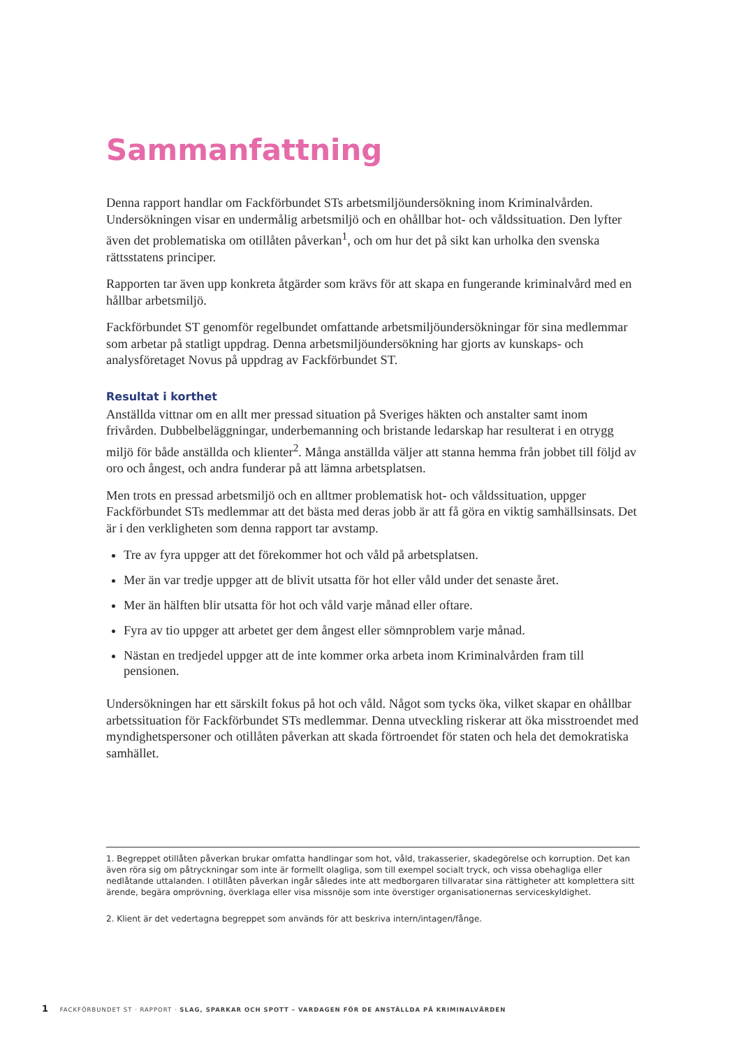Sammanfattning
Denna rapport handlar om Fackförbundet STs arbetsmiljöundersökning inom Kriminalvården. Undersökningen visar en undermålig arbetsmiljö och en ohållbar hot- och våldssituation. Den lyfter även det problematiska om otillåten påverkan<sup>1</sup>, och om hur det på sikt kan urholka den svenska rättsstatens principer.
Rapporten tar även upp konkreta åtgärder som krävs för att skapa en fungerande kriminalvård med en hållbar arbetsmiljö.
Fackförbundet ST genomför regelbundet omfattande arbetsmiljöundersökningar för sina medlemmar som arbetar på statligt uppdrag. Denna arbetsmiljöundersökning har gjorts av kunskaps- och analysföretaget Novus på uppdrag av Fackförbundet ST.
Resultat i korthet
Anställda vittnar om en allt mer pressad situation på Sveriges häkten och anstalter samt inom frivården. Dubbelbeläggningar, underbemanning och bristande ledarskap har resulterat i en otrygg miljö för både anställda och klienter<sup>2</sup>. Många anställda väljer att stanna hemma från jobbet till följd av oro och ångest, och andra funderar på att lämna arbetsplatsen.
Men trots en pressad arbetsmiljö och en alltmer problematisk hot- och våldssituation, uppger Fackförbundet STs medlemmar att det bästa med deras jobb är att få göra en viktig samhällsinsats. Det är i den verkligheten som denna rapport tar avstamp.
Tre av fyra uppger att det förekommer hot och våld på arbetsplatsen.
Mer än var tredje uppger att de blivit utsatta för hot eller våld under det senaste året.
Mer än hälften blir utsatta för hot och våld varje månad eller oftare.
Fyra av tio uppger att arbetet ger dem ångest eller sömnproblem varje månad.
Nästan en tredjedel uppger att de inte kommer orka arbeta inom Kriminalvården fram till pensionen.
Undersökningen har ett särskilt fokus på hot och våld. Något som tycks öka, vilket skapar en ohållbar arbetssituation för Fackförbundet STs medlemmar. Denna utveckling riskerar att öka misstroendet med myndighetspersoner och otillåten påverkan att skada förtroendet för staten och hela det demokratiska samhället.
1. Begreppet otillåten påverkan brukar omfatta handlingar som hot, våld, trakasserier, skadegörelse och korruption. Det kan även röra sig om påtryckningar som inte är formellt olagliga, som till exempel socialt tryck, och vissa obehagliga eller nedlåtande uttalanden. I otillåten påverkan ingår således inte att medborgaren tillvaratar sina rättigheter att komplettera sitt ärende, begära omprövning, överklaga eller visa missnöje som inte överstiger organisationernas serviceskyldighet.
2. Klient är det vedertagna begreppet som används för att beskriva intern/intagen/fånge.
1 FACKFÖRBUNDET ST · RAPPORT · SLAG, SPARKAR OCH SPOTT – VARDAGEN FÖR DE ANSTÄLLDA PÅ KRIMINALVÅRDEN